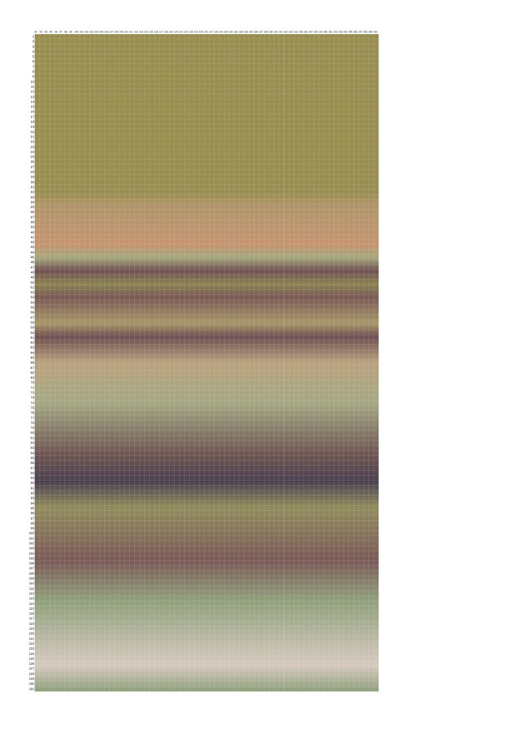92 93 94 95 96 97 98 99 100 101 102 103 104 105 106 107 108 109 110 111 112 113 114 115 116 117 118 119 120 121 122 123 124 125 126 127 128 129 130 131 132 133 134 135 136 137 138 139 140 141 142 143 144 145 146 147 148 149 150 151 152 153 154 155 156 157 158 159 160
1
2
3
4
5
6
7
8
9
10
11
12
13
14
15
16
17
18
19
20
21
22
23
24
25
26
27
28
29
30
31
32
33
34
35
36
37
38
39
40
41
42
43
44
45
46
47
48
49
50
51
52
53
54
55
56
57
58
59
60
61
62
63
64
65
66
67
68
69
70
71
72
73
74
75
76
77
78
79
80
81
82
83
84
85
86
87
88
89
90
91
92
93
94
95
96
97
98
99
100
101
102
103
104
105
106
107
108
109
110
111
112
113
114
115
116
117
118
119
120
121
122
123
124
125
126
127
128
129
130
131